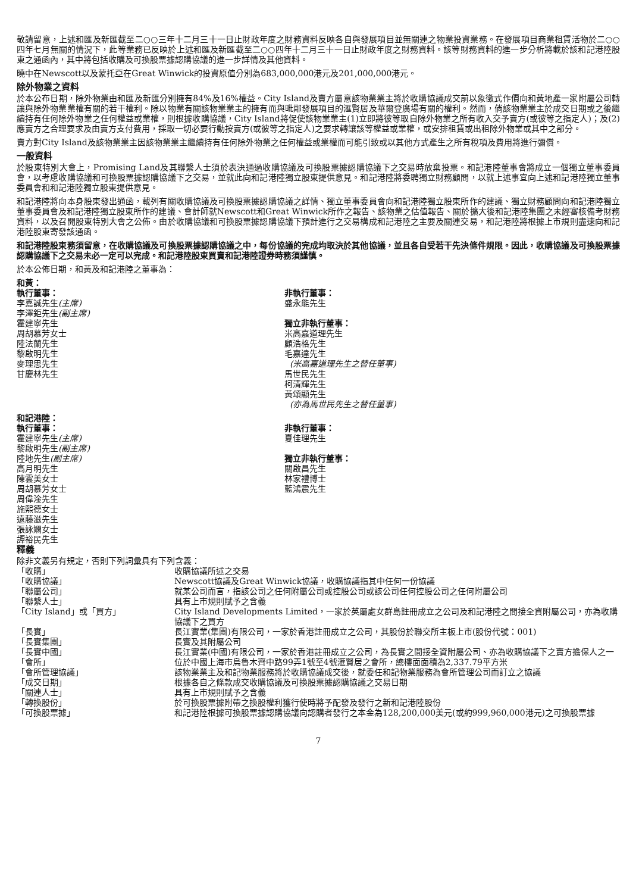敬請留意，上述和匯及新匯截至二○○三年十二月三十一日止財政年度之財務資料反映各自與發展項目並無關連之物業投資業務。在發展項目商業租賃活物於二○○四年七月無關的情況下，此等業務已反映於上述和匯及新匯截至二○○四年十二月三十一日止財政年度之財務資料。該等財務資料的進一步分析將載於該和記港陸股東之通函內，其中將包括收購及可換股票據認購協議的進一步詳情及其他資料。
曉中在Newscott以及蒙托亞在Great Winwick的投資原值分別為683,000,000港元及201,000,000港元。
除外物業之資料
於本公布日期，除外物業由和匯及新匯分別擁有84%及16%權益。City Island及賣方屬意該物業業主將於收購協議成交前以象徵式作價向和黃地產一家附屬公司轉讓與除外物業業權有關的若干權利。除以物業有關該物業業主的擁有而與毗鄰發展項目的滙賢居及華爾登廣場有關的權利。然而，倘該物業業主於成交日期或之後繼續持有任何除外物業之任何權益或業權，則根據收購協議，City Island將促使該物業業主(1)立即將彼等取自除外物業之所有收入交予賣方(或彼等之指定人)；及(2)應賣方之合理要求及由賣方支付費用，採取一切必要行動按賣方(或彼等之指定人)之要求轉讓該等權益或業權，或安排租賃或出租除外物業或其中之部分。
賣方對City Island及該物業業主因該物業業主繼續持有任何除外物業之任何權益或業權而可能引致或以其他方式產生之所有稅項及費用將進行彌償。
一般資料
於股東特別大會上，Promising Land及其聯繫人士須於表決通過收購協議及可換股票據認購協議下之交易時放棄投票。和記港陸董事會將成立一個獨立董事委員會，以考慮收購協議和可換股票據認購協議下之交易，並就此向和記港陸獨立股東提供意見。和記港陸將委聘獨立財務顧問，以就上述事宜向上述和記港陸獨立董事委員會和和記港陸獨立股東提供意見。
和記港陸將向本身股東發出通函，載列有關收購協議及可換股票據認購協議之詳情、獨立董事委員會向和記港陸獨立股東所作的建議、獨立財務顧問向和記港陸獨立董事委員會及和記港陸獨立股東所作的建議、會計師就Newscott和Great Winwick所作之報告、該物業之估值報告、關於擴大後和記港陸集團之未經審核備考財務資料，以及召開股東特別大會之公佈。由於收購協議和可換股票據認購協議下預計進行之交易構成和記港陸之主要及關連交易，和記港陸將根據上市規則盡速向和記港陸股東寄發該通函。
和記港陸股東務須留意，在收購協議及可換股票據認購協議之中，每份協議的完成均取決於其他協議，並且各自受若干先決條件規限。因此，收購協議及可換股票據認購協議下之交易未必一定可以完成。和記港陸股東買賣和記港陸證券時務須謹慎。
於本公佈日期，和黃及和記港陸之董事為：
和黃：
執行董事：
李嘉誠先生(主席)
李澤鉅先生(副主席)
霍建寧先生
周胡慕芳女士
陸法蘭先生
黎啟明先生
麥理思先生
甘慶林先生
非執行董事：
盛永能先生
獨立非執行董事：
米高嘉道理先生
顧浩格先生
毛嘉達先生
(米高嘉道理先生之替任董事)
馬世民先生
柯清輝先生
黃頌顯先生
(亦為馬世民先生之替任董事)
和記港陸：
執行董事：
霍建寧先生(主席)
黎啟明先生(副主席)
陸地先生(副主席)
高月明先生
陳雲美女士
周胡慕芳女士
周偉淦先生
施熙德女士
遠藤滋先生
張詠嫻女士
譚裕民先生
非執行董事：
夏佳理先生
獨立非執行董事：
關啟昌先生
林家禮博士
藍鴻震先生
釋義
除非文義另有規定，否則下列詞彙具有下列含義：
| 「收購」 | 收購協議所述之交易 |
| 「收購協議」 | Newscott協議及Great Winwick協議，收購協議指其中任何一份協議 |
| 「聯屬公司」 | 就某公司而言，指該公司之任何附屬公司或控股公司或該公司任何控股公司之任何附屬公司 |
| 「聯繫人士」 | 具有上市規則賦予之含義 |
| 「City Island」或「買方」 | City Island Developments Limited，一家於英屬處女群島註冊成立之公司及和記港陸之間接全資附屬公司，亦為收購協議下之買方 |
| 「長實」 | 長江實業(集團)有限公司，一家於香港註冊成立之公司，其股份於聯交所主板上市(股份代號：001) |
| 「長實集團」 | 長實及其附屬公司 |
| 「長實中國」 | 長江實業(中國)有限公司，一家於香港註冊成立之公司，為長實之間接全資附屬公司、亦為收購協議下之賣方擔保人之一 |
| 「會所」 | 位於中國上海市烏魯木齊中路99弄1號至4號滙賢居之會所，總樓面面積為2,337.79平方米 |
| 「會所管理協議」 | 該物業業主及和記物業服務將於收購協議成交後，就委任和記物業服務為會所管理公司而訂立之協議 |
| 「成交日期」 | 根據各自之條款成交收購協議及可換股票據認購協議之交易日期 |
| 「關連人士」 | 具有上市規則賦予之含義 |
| 「轉換股份」 | 於可換股票據附帶之換股權利獲行使時將予配發及發行之新和記港陸股份 |
| 「可換股票據」 | 和記港陸根據可換股票據認購協議向認購者發行之本金為128,200,000美元(或約999,960,000港元)之可換股票據 |
7